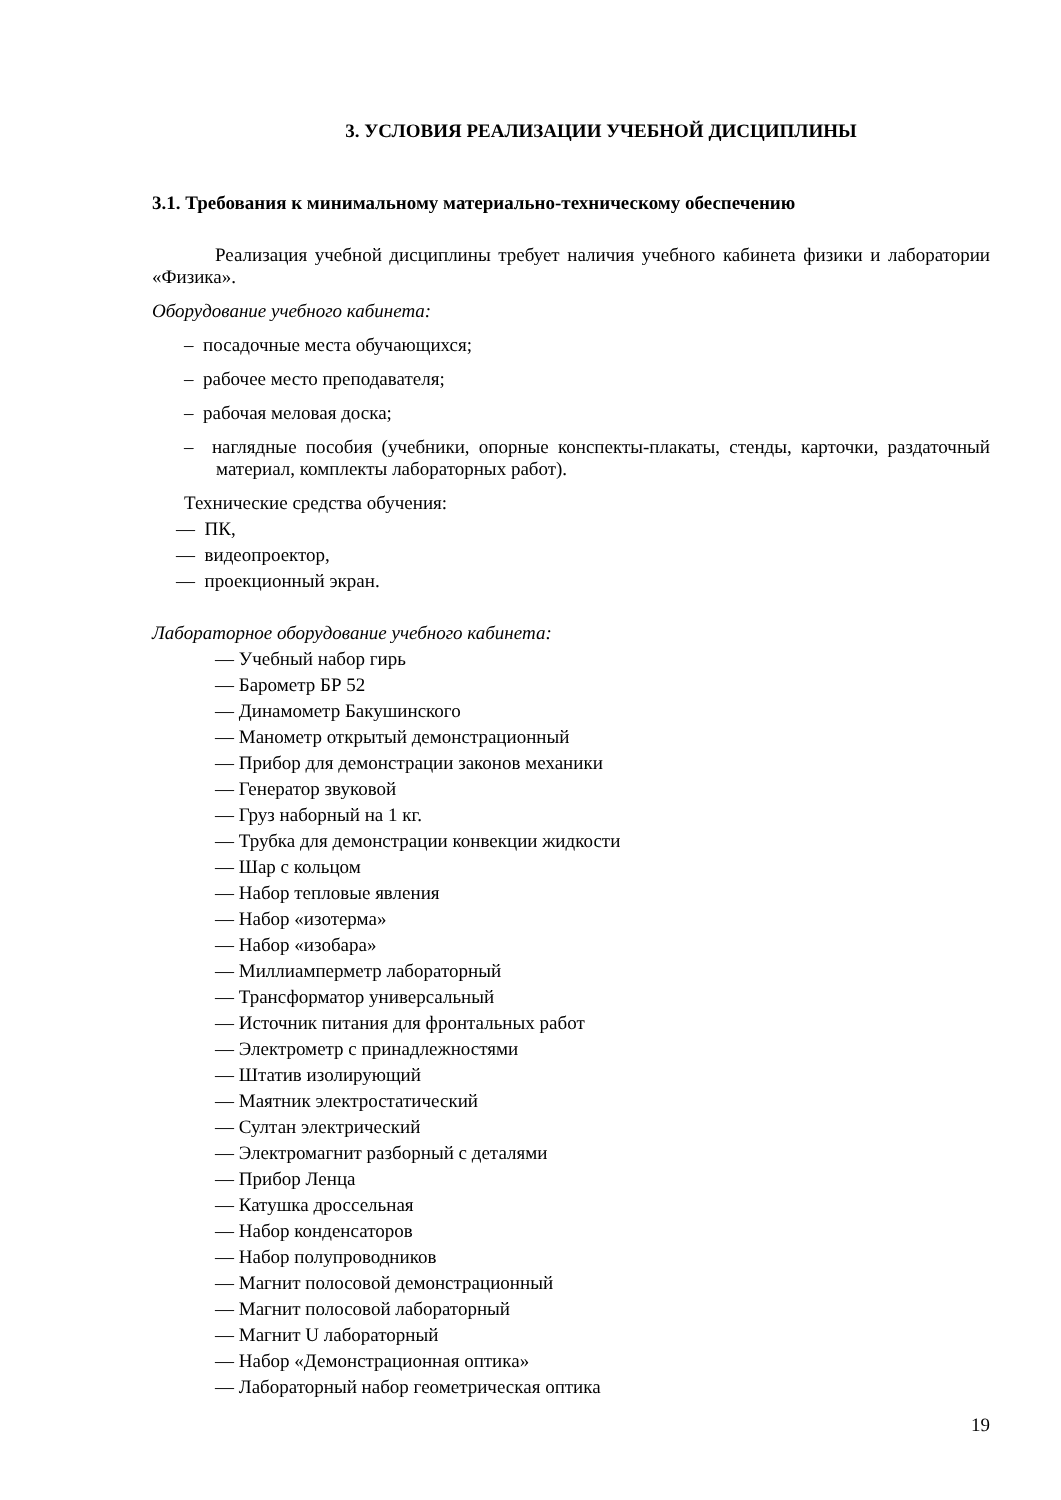3. УСЛОВИЯ РЕАЛИЗАЦИИ УЧЕБНОЙ ДИСЦИПЛИНЫ
3.1. Требования к минимальному материально-техническому обеспечению
Реализация учебной дисциплины требует наличия учебного кабинета физики и лаборатории «Физика».
Оборудование учебного кабинета:
– посадочные места обучающихся;
– рабочее место преподавателя;
– рабочая меловая доска;
– наглядные пособия (учебники, опорные конспекты-плакаты, стенды, карточки, раздаточный материал, комплекты лабораторных работ).
Технические средства обучения:
— ПК,
— видеопроектор,
— проекционный экран.
Лабораторное оборудование учебного кабинета:
— Учебный набор гирь
— Барометр БР 52
— Динамометр Бакушинского
— Манометр открытый демонстрационный
— Прибор для демонстрации законов механики
— Генератор звуковой
— Груз наборный на 1 кг.
— Трубка для демонстрации конвекции жидкости
— Шар с кольцом
— Набор тепловые явления
— Набор «изотерма»
— Набор «изобара»
— Миллиамперметр лабораторный
— Трансформатор универсальный
— Источник питания для фронтальных работ
— Электрометр с принадлежностями
— Штатив изолирующий
— Маятник электростатический
— Султан электрический
— Электромагнит разборный с деталями
— Прибор Ленца
— Катушка дроссельная
— Набор конденсаторов
— Набор полупроводников
— Магнит полосовой демонстрационный
— Магнит полосовой лабораторный
— Магнит U лабораторный
— Набор «Демонстрационная оптика»
— Лабораторный набор геометрическая оптика
19